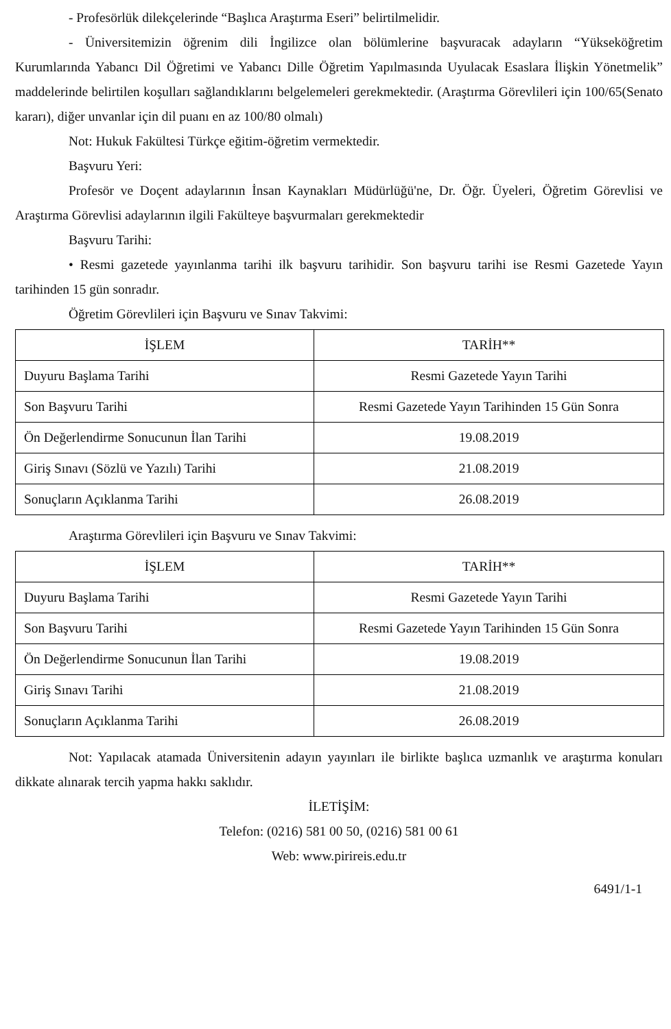- Profesörlük dilekçelerinde “Başlıca Araştırma Eseri” belirtilmelidir.
- Üniversitemizin öğrenim dili İngilizce olan bölümlerine başvuracak adayların “Yükseköğretim Kurumlarında Yabancı Dil Öğretimi ve Yabancı Dille Öğretim Yapılmasında Uyulacak Esaslara İlişkin Yönetmelik” maddelerinde belirtilen koşulları sağlandıklarını belgelemeleri gerekmektedir. (Araştırma Görevlileri için 100/65(Senato kararı), diğer unvanlar için dil puanı en az 100/80 olmalı)
Not: Hukuk Fakültesi Türkçe eğitim-öğretim vermektedir.
Başvuru Yeri:
Profesör ve Doçent adaylarının İnsan Kaynakları Müdürlüğü'ne, Dr. Öğr. Üyeleri, Öğretim Görevlisi ve Araştırma Görevlisi adaylarının ilgili Fakülteye başvurmaları gerekmektedir
Başvuru Tarihi:
• Resmi gazetede yayınlanma tarihi ilk başvuru tarihidir. Son başvuru tarihi ise Resmi Gazetede Yayın tarihinden 15 gün sonradır.
Öğretim Görevlileri için Başvuru ve Sınav Takvimi:
| İŞLEM | TARİH** |
| --- | --- |
| Duyuru Başlama Tarihi | Resmi Gazetede Yayın Tarihi |
| Son Başvuru Tarihi | Resmi Gazetede Yayın Tarihinden 15 Gün Sonra |
| Ön Değerlendirme Sonucunun İlan Tarihi | 19.08.2019 |
| Giriş Sınavı (Sözlü ve Yazılı) Tarihi | 21.08.2019 |
| Sonuçların Açıklanma Tarihi | 26.08.2019 |
Araştırma Görevlileri için Başvuru ve Sınav Takvimi:
| İŞLEM | TARİH** |
| --- | --- |
| Duyuru Başlama Tarihi | Resmi Gazetede Yayın Tarihi |
| Son Başvuru Tarihi | Resmi Gazetede Yayın Tarihinden 15 Gün Sonra |
| Ön Değerlendirme Sonucunun İlan Tarihi | 19.08.2019 |
| Giriş Sınavı Tarihi | 21.08.2019 |
| Sonuçların Açıklanma Tarihi | 26.08.2019 |
Not: Yapılacak atamada Üniversitenin adayın yayınları ile birlikte başlıca uzmanlık ve araştırma konuları dikkate alınarak tercih yapma hakkı saklıdır.
İLETİŞİM:
Telefon: (0216) 581 00 50, (0216) 581 00 61
Web: www.pirireis.edu.tr
6491/1-1